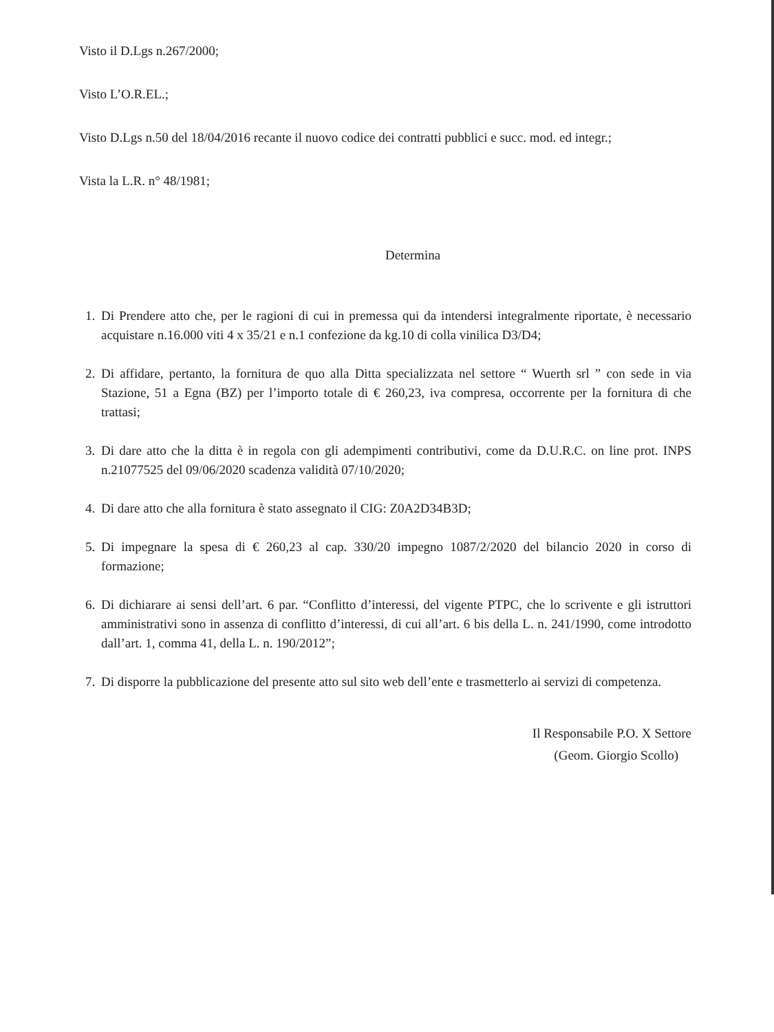Visto il D.Lgs n.267/2000;
Visto L’O.R.EL.;
Visto D.Lgs n.50 del 18/04/2016 recante il nuovo codice dei contratti pubblici e succ. mod. ed integr.;
Vista la L.R. n° 48/1981;
Determina
1. Di Prendere atto che, per le ragioni di cui in premessa qui da intendersi integralmente riportate, è necessario acquistare n.16.000 viti 4 x 35/21 e n.1 confezione da kg.10 di colla vinilica D3/D4;
2. Di affidare, pertanto, la fornitura de quo alla Ditta specializzata nel settore “ Wuerth srl ” con sede in via Stazione, 51 a Egna (BZ) per l’importo totale di € 260,23, iva compresa, occorrente per la fornitura di che trattasi;
3. Di dare atto che la ditta è in regola con gli adempimenti contributivi, come da D.U.R.C. on line prot. INPS n.21077525 del 09/06/2020 scadenza validità 07/10/2020;
4. Di dare atto che alla fornitura è stato assegnato il CIG: Z0A2D34B3D;
5. Di impegnare la spesa di € 260,23 al cap. 330/20 impegno 1087/2/2020 del bilancio 2020 in corso di formazione;
6. Di dichiarare ai sensi dell’art. 6 par. “Conflitto d’interessi, del vigente PTPC, che lo scrivente e gli istruttori amministrativi sono in assenza di conflitto d’interessi, di cui all’art. 6 bis della L. n. 241/1990, come introdotto dall’art. 1, comma 41, della L. n. 190/2012”;
7. Di disporre la pubblicazione del presente atto sul sito web dell’ente e trasmetterlo ai servizi di competenza.
Il Responsabile P.O. X Settore
(Geom. Giorgio Scollo)